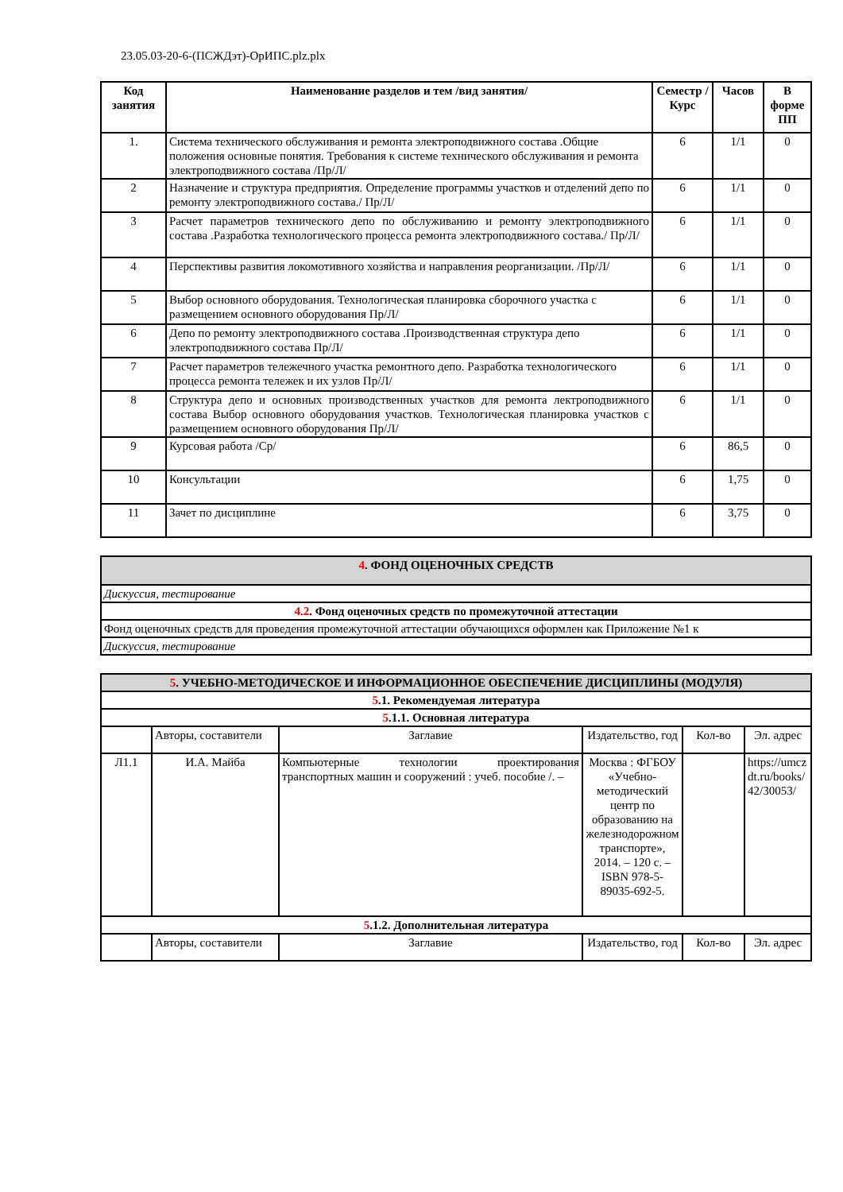23.05.03-20-6-(ПСЖДэт)-ОрИПС.plz.plx
| Код занятия | Наименование разделов и тем /вид занятия/ | Семестр / Курс | Часов | В форме ПП |
| --- | --- | --- | --- | --- |
| 1. | Система технического обслуживания и ремонта электроподвижного состава .Общие положения основные понятия. Требования к системе технического обслуживания и ремонта электроподвижного состава /Пр/Л/ | 6 | 1/1 | 0 |
| 2 | Назначение и структура предприятия. Определение программы участков и отделений депо по ремонту электроподвижного состава./ Пр/Л/ | 6 | 1/1 | 0 |
| 3 | Расчет параметров технического депо по обслуживанию и ремонту электроподвижного состава .Разработка технологического процесса ремонта электроподвижного состава./ Пр/Л/ | 6 | 1/1 | 0 |
| 4 | Перспективы развития локомотивного хозяйства и направления реорганизации. /Пр/Л/ | 6 | 1/1 | 0 |
| 5 | Выбор основного оборудования. Технологическая планировка сборочного участка с размещением основного оборудования Пр/Л/ | 6 | 1/1 | 0 |
| 6 | Депо по ремонту электроподвижного состава .Производственная структура депо электроподвижного состава Пр/Л/ | 6 | 1/1 | 0 |
| 7 | Расчет параметров тележечного участка ремонтного депо. Разработка технологического процесса ремонта тележек и их узлов Пр/Л/ | 6 | 1/1 | 0 |
| 8 | Структура депо и основных производственных участков для ремонта лектроподвижного состава Выбор основного оборудования участков. Технологическая планировка участков с размещением основного оборудования Пр/Л/ | 6 | 1/1 | 0 |
| 9 | Курсовая работа /Ср/ | 6 | 86,5 | 0 |
| 10 | Консультации | 6 | 1,75 | 0 |
| 11 | Зачет по дисциплине | 6 | 3,75 | 0 |
| 4 . ФОНД ОЦЕНОЧНЫХ СРЕДСТВ |
| Дискуссия, тестирование |
| 4.2 . Фонд оценочных средств по промежуточной аттестации |
| Фонд оценочных средств для проведения промежуточной аттестации обучающихся оформлен как Приложение №1 к |
| Дискуссия, тестирование |
| 5 . УЧЕБНО-МЕТОДИЧЕСКОЕ И ИНФОРМАЦИОННОЕ ОБЕСПЕЧЕНИЕ ДИСЦИПЛИНЫ (МОДУЛЯ) | | | | | |
| 5 .1. Рекомендуемая литература | | | | | |
| 5 .1.1. Основная литература | | | | | |
| | Авторы, составители | Заглавие | Издательство, год | Кол-во | Эл. адрес |
| Л1.1 | И.А. Майба | Компьютерные технологии проектирования транспортных машин и сооружений : учеб. пособие /. – | Москва : ФГБОУ «Учебно-методический центр по образованию на железнодорожном транспорте», 2014. – 120 с. – ISBN 978-5-89035-692-5. | | https://umczdt.ru/books/42/30053/ |
| 5 .1.2. Дополнительная литература | | | | | |
| | Авторы, составители | Заглавие | Издательство, год | Кол-во | Эл. адрес |